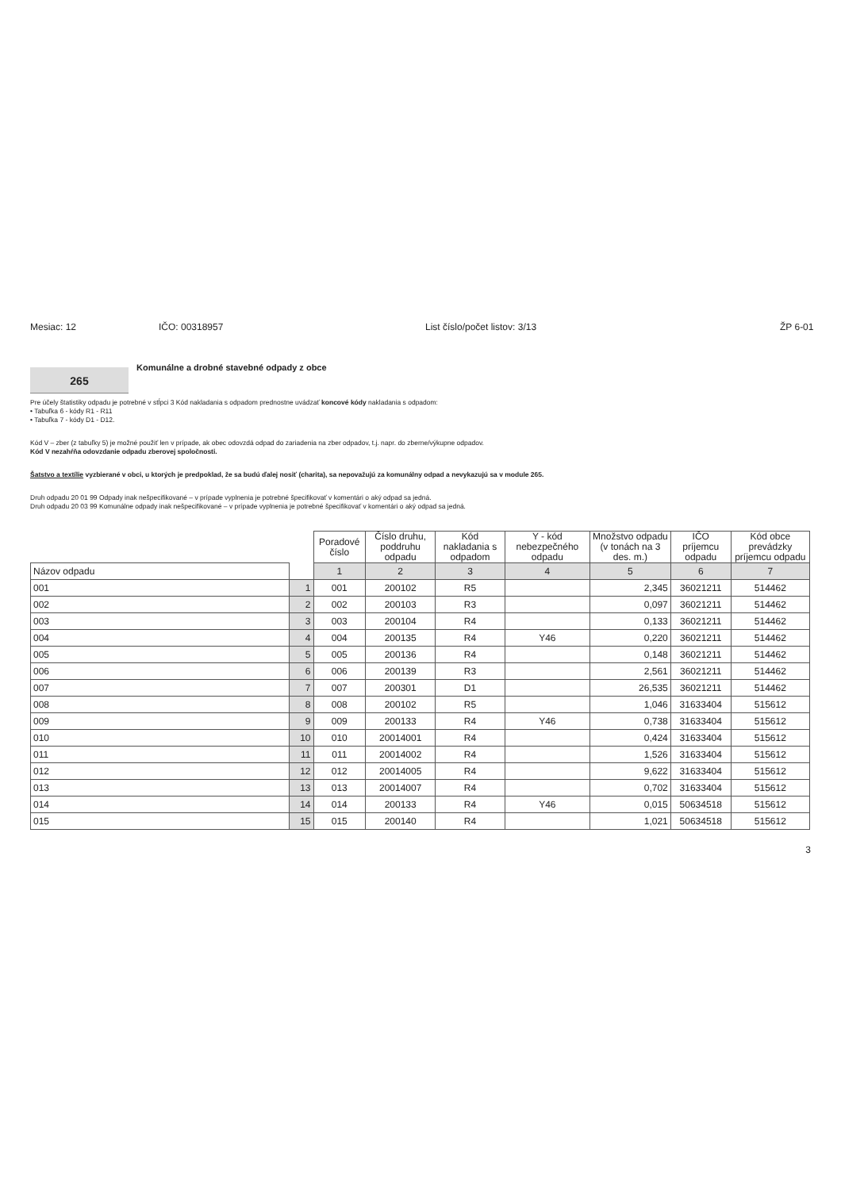Mesiac: 12 IČO: 00318957 List číslo/počet listov: 3/13 ŽP 6-01
265
Komunálne a drobné stavebné odpady z obce
Pre účely štatistiky odpadu je potrebné v stĺpci 3 Kód nakladania s odpadom prednostne uvádzať koncové kódy nakladania s odpadom:
• Tabuľka 6 - kódy R1 - R11
• Tabuľka 7 - kódy D1 - D12.
Kód V – zber (z tabuľky 5) je možné použiť len v prípade, ak obec odovzdá odpad do zariadenia na zber odpadov, t.j. napr. do zberne/výkupne odpadov.
Kód V nezahŕňa odovzdanie odpadu zberovej spoločnosti.
Šatstvo a textílie vyzbierané v obci, u ktorých je predpoklad, že sa budú ďalej nosiť (charita), sa nepovažujú za komunálny odpad a nevykazujú sa v module 265.
Druh odpadu 20 01 99 Odpady inak nešpecifikované – v prípade vyplnenia je potrebné špecifikovať v komentári o aký odpad sa jedná.
Druh odpadu 20 03 99 Komunálne odpady inak nešpecifikované – v prípade vyplnenia je potrebné špecifikovať v komentári o aký odpad sa jedná.
| | | Poradové číslo | Číslo druhu, poddruhu odpadu | Kód nakladania s odpadom | Y - kód nebezpečného odpadu | Množstvo odpadu (v tonách na 3 des. m.) | IČO príjemcu odpadu | Kód obce prevádzky príjemcu odpadu |
| Názov odpadu | | 1 | 2 | 3 | 4 | 5 | 6 | 7 |
| 001 | 1 | 001 | 200102 | R5 | | 2,345 | 36021211 | 514462 |
| 002 | 2 | 002 | 200103 | R3 | | 0,097 | 36021211 | 514462 |
| 003 | 3 | 003 | 200104 | R4 | | 0,133 | 36021211 | 514462 |
| 004 | 4 | 004 | 200135 | R4 | Y46 | 0,220 | 36021211 | 514462 |
| 005 | 5 | 005 | 200136 | R4 | | 0,148 | 36021211 | 514462 |
| 006 | 6 | 006 | 200139 | R3 | | 2,561 | 36021211 | 514462 |
| 007 | 7 | 007 | 200301 | D1 | | 26,535 | 36021211 | 514462 |
| 008 | 8 | 008 | 200102 | R5 | | 1,046 | 31633404 | 515612 |
| 009 | 9 | 009 | 200133 | R4 | Y46 | 0,738 | 31633404 | 515612 |
| 010 | 10 | 010 | 20014001 | R4 | | 0,424 | 31633404 | 515612 |
| 011 | 11 | 011 | 20014002 | R4 | | 1,526 | 31633404 | 515612 |
| 012 | 12 | 012 | 20014005 | R4 | | 9,622 | 31633404 | 515612 |
| 013 | 13 | 013 | 20014007 | R4 | | 0,702 | 31633404 | 515612 |
| 014 | 14 | 014 | 200133 | R4 | Y46 | 0,015 | 50634518 | 515612 |
| 015 | 15 | 015 | 200140 | R4 | | 1,021 | 50634518 | 515612 |
3